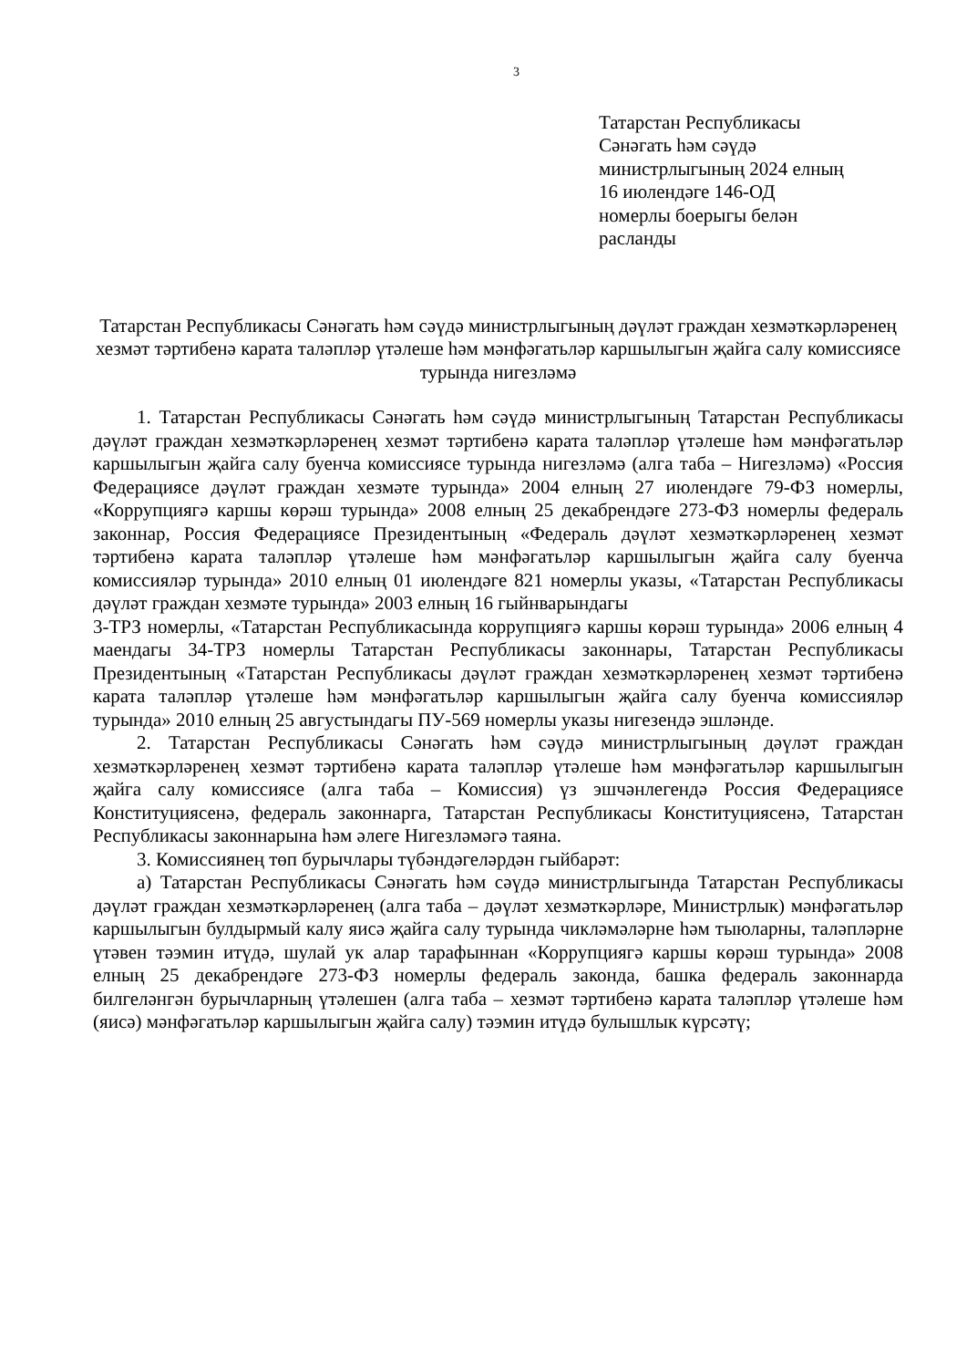3
Татарстан Республикасы
Сәнәгать һәм сәүдә
министрлыгының 2024 елның
16 июлендәге 146-ОД
номерлы боерыгы белән
расланды
Татарстан Республикасы Сәнәгать һәм сәүдә министрлыгының дәүләт граждан хезмәткәрләренең хезмәт тәртибенә карата таләпләр үтәлеше һәм мәнфәгатьләр каршылыгын җайга салу комиссиясе турында нигезләмә
1. Татарстан Республикасы Сәнәгать һәм сәүдә министрлыгының Татарстан Республикасы дәүләт граждан хезмәткәрләренең хезмәт тәртибенә карата таләпләр үтәлеше һәм мәнфәгатьләр каршылыгын җайга салу буенча комиссиясе турында нигезләмә (алга таба – Нигезләмә) «Россия Федерациясе дәүләт граждан хезмәте турында» 2004 елның 27 июлендәге 79-ФЗ номерлы, «Коррупциягә каршы көрәш турында» 2008 елның 25 декабрендәге 273-ФЗ номерлы федераль законнар, Россия Федерациясе Президентының «Федераль дәүләт хезмәткәрләренең хезмәт тәртибенә карата таләпләр үтәлеше һәм мәнфәгатьләр каршылыгын җайга салу буенча комиссияләр турында» 2010 елның 01 июлендәге 821 номерлы указы, «Татарстан Республикасы дәүләт граждан хезмәте турында» 2003 елның 16 гыйнварындагы
3-ТРЗ номерлы, «Татарстан Республикасында коррупциягә каршы көрәш турында» 2006 елның 4 маендагы 34-ТРЗ номерлы Татарстан Республикасы законнары, Татарстан Республикасы Президентының «Татарстан Республикасы дәүләт граждан хезмәткәрләренең хезмәт тәртибенә карата таләпләр үтәлеше һәм мәнфәгатьләр каршылыгын җайга салу буенча комиссияләр турында» 2010 елның 25 августындагы ПУ-569 номерлы указы нигезендә эшләнде.
2. Татарстан Республикасы Сәнәгать һәм сәүдә министрлыгының дәүләт граждан хезмәткәрләренең хезмәт тәртибенә карата таләпләр үтәлеше һәм мәнфәгатьләр каршылыгын җайга салу комиссиясе (алга таба – Комиссия) үз эшчәнлегендә Россия Федерациясе Конституциясенә, федераль законнарга, Татарстан Республикасы Конституциясенә, Татарстан Республикасы законнарына һәм әлеге Нигезләмәгә таяна.
3. Комиссиянең төп бурычлары түбәндәгеләрдән гыйбарәт:
а) Татарстан Республикасы Сәнәгать һәм сәүдә министрлыгында Татарстан Республикасы дәүләт граждан хезмәткәрләренең (алга таба – дәүләт хезмәткәрләре, Министрлык) мәнфәгатьләр каршылыгын булдырмый калу яисә җайга салу турында чикләмәләрне һәм тыюларны, таләпләрне үтәвен тәэмин итүдә, шулай ук алар тарафыннан «Коррупциягә каршы көрәш турында» 2008 елның 25 декабрендәге 273-ФЗ номерлы федераль законда, башка федераль законнарда билгеләнгән бурычларның үтәлешен (алга таба – хезмәт тәртибенә карата таләпләр үтәлеше һәм (яисә) мәнфәгатьләр каршылыгын җайга салу) тәэмин итүдә булышлык күрсәтү;